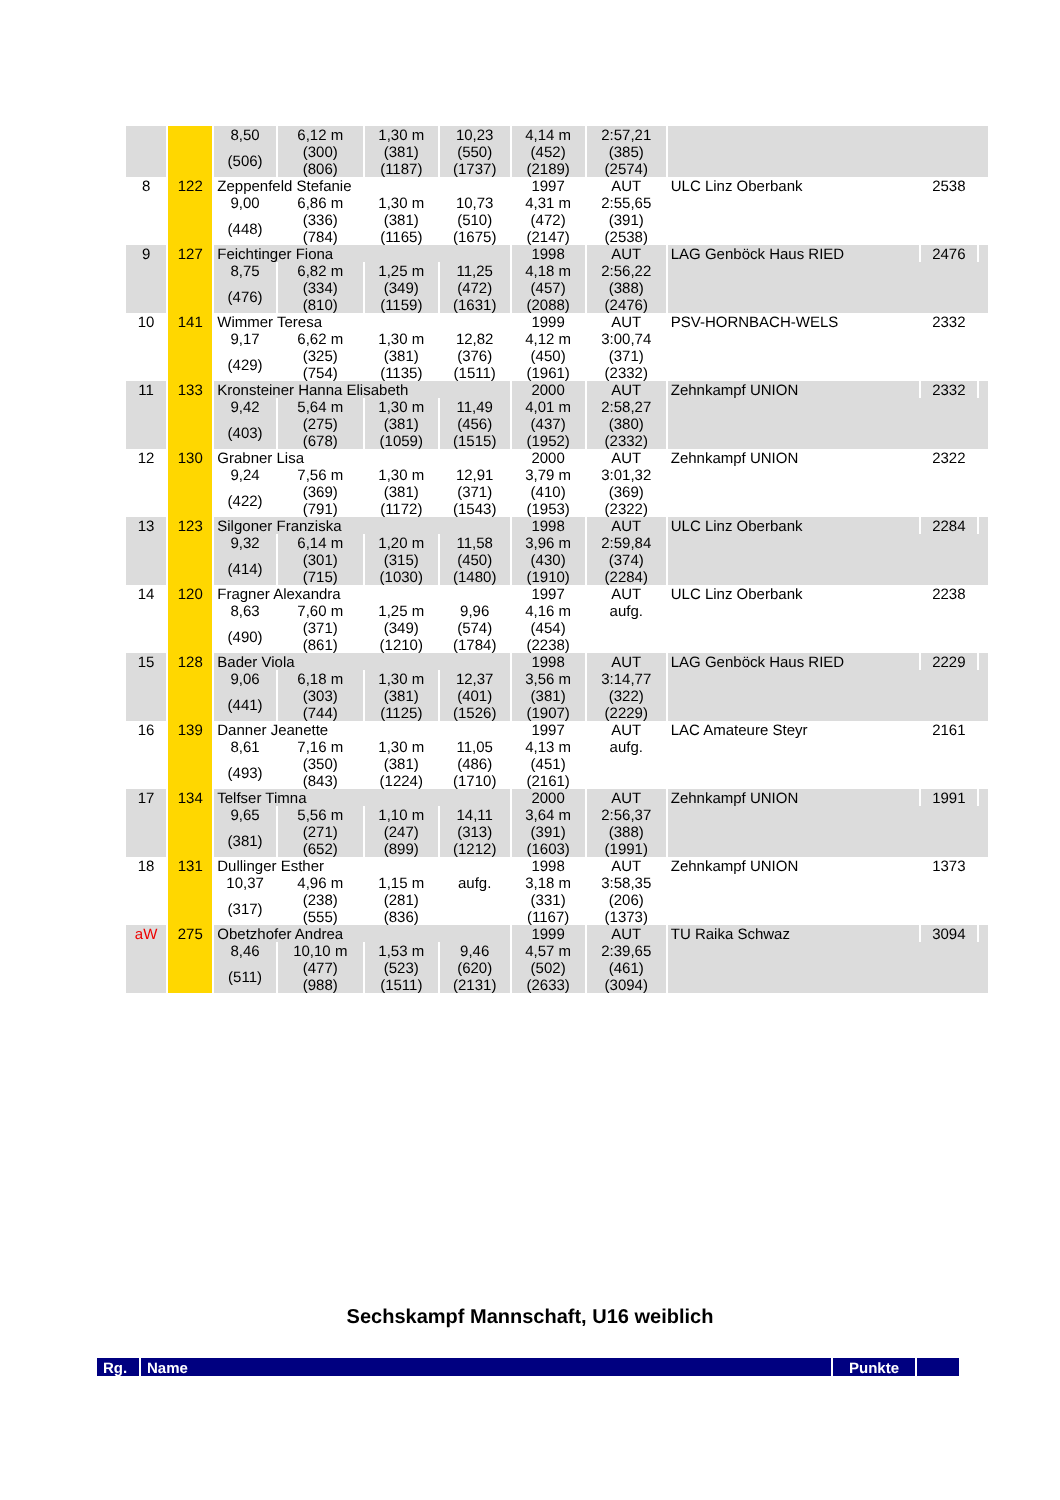| | | 8,50 | 6,12 m | 1,30 m | 10,23 | 4,14 m | 2:57,21 | | | |
| | | (506) | (300) (806) | (381) (1187) | (550) (1737) | (452) (2189) | (385) (2574) | | | |
| 8 | 122 | Zeppenfeld Stefanie | | | | 1997 | AUT | ULC Linz Oberbank | 2538 | |
| | | 9,00 | 6,86 m | 1,30 m | 10,73 | 4,31 m | 2:55,65 | | | |
| | | (448) | (336) (784) | (381) (1165) | (510) (1675) | (472) (2147) | (391) (2538) | | | |
| 9 | 127 | Feichtinger Fiona | | | | 1998 | AUT | LAG Genböck Haus RIED | 2476 | |
| | | 8,75 | 6,82 m | 1,25 m | 11,25 | 4,18 m | 2:56,22 | | | |
| | | (476) | (334) (810) | (349) (1159) | (472) (1631) | (457) (2088) | (388) (2476) | | | |
| 10 | 141 | Wimmer Teresa | | | | 1999 | AUT | PSV-HORNBACH-WELS | 2332 | |
| | | 9,17 | 6,62 m | 1,30 m | 12,82 | 4,12 m | 3:00,74 | | | |
| | | (429) | (325) (754) | (381) (1135) | (376) (1511) | (450) (1961) | (371) (2332) | | | |
| 11 | 133 | Kronsteiner Hanna Elisabeth | | | | 2000 | AUT | Zehnkampf UNION | 2332 | |
| | | 9,42 | 5,64 m | 1,30 m | 11,49 | 4,01 m | 2:58,27 | | | |
| | | (403) | (275) (678) | (381) (1059) | (456) (1515) | (437) (1952) | (380) (2332) | | | |
| 12 | 130 | Grabner Lisa | | | | 2000 | AUT | Zehnkampf UNION | 2322 | |
| | | 9,24 | 7,56 m | 1,30 m | 12,91 | 3,79 m | 3:01,32 | | | |
| | | (422) | (369) (791) | (381) (1172) | (371) (1543) | (410) (1953) | (369) (2322) | | | |
| 13 | 123 | Silgoner Franziska | | | | 1998 | AUT | ULC Linz Oberbank | 2284 | |
| | | 9,32 | 6,14 m | 1,20 m | 11,58 | 3,96 m | 2:59,84 | | | |
| | | (414) | (301) (715) | (315) (1030) | (450) (1480) | (430) (1910) | (374) (2284) | | | |
| 14 | 120 | Fragner Alexandra | | | | 1997 | AUT | ULC Linz Oberbank | 2238 | |
| | | 8,63 | 7,60 m | 1,25 m | 9,96 | 4,16 m | aufg. | | | |
| | | (490) | (371) (861) | (349) (1210) | (574) (1784) | (454) (2238) | | | | |
| 15 | 128 | Bader Viola | | | | 1998 | AUT | LAG Genböck Haus RIED | 2229 | |
| | | 9,06 | 6,18 m | 1,30 m | 12,37 | 3,56 m | 3:14,77 | | | |
| | | (441) | (303) (744) | (381) (1125) | (401) (1526) | (381) (1907) | (322) (2229) | | | |
| 16 | 139 | Danner Jeanette | | | | 1997 | AUT | LAC Amateure Steyr | 2161 | |
| | | 8,61 | 7,16 m | 1,30 m | 11,05 | 4,13 m | aufg. | | | |
| | | (493) | (350) (843) | (381) (1224) | (486) (1710) | (451) (2161) | | | | |
| 17 | 134 | Telfser Timna | | | | 2000 | AUT | Zehnkampf UNION | 1991 | |
| | | 9,65 | 5,56 m | 1,10 m | 14,11 | 3,64 m | 2:56,37 | | | |
| | | (381) | (271) (652) | (247) (899) | (313) (1212) | (391) (1603) | (388) (1991) | | | |
| 18 | 131 | Dullinger Esther | | | | 1998 | AUT | Zehnkampf UNION | 1373 | |
| | | 10,37 | 4,96 m | 1,15 m | aufg. | 3,18 m | 3:58,35 | | | |
| | | (317) | (238) (555) | (281) (836) | | (331) (1167) | (206) (1373) | | | |
| aW | 275 | Obetzhofer Andrea | | | | 1999 | AUT | TU Raika Schwaz | 3094 | |
| | | 8,46 | 10,10 m | 1,53 m | 9,46 | 4,57 m | 2:39,65 | | | |
| | | (511) | (477) (988) | (523) (1511) | (620) (2131) | (502) (2633) | (461) (3094) | | | |
Sechskampf Mannschaft, U16 weiblich
| Rg. | Name | Punkte | |